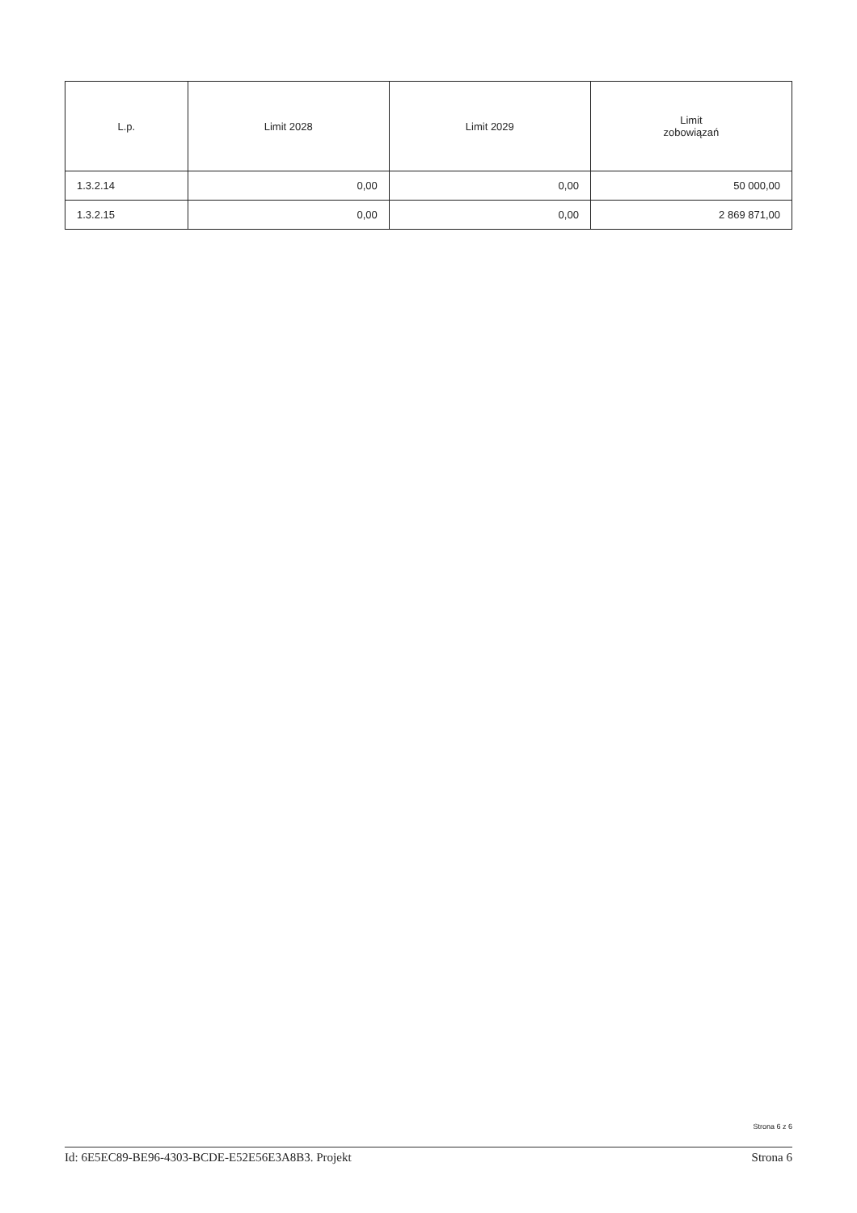| L.p. | Limit 2028 | Limit 2029 | Limit zobowiązań |
| --- | --- | --- | --- |
| 1.3.2.14 | 0,00 | 0,00 | 50 000,00 |
| 1.3.2.15 | 0,00 | 0,00 | 2 869 871,00 |
Strona 6 z 6
Id: 6E5EC89-BE96-4303-BCDE-E52E56E3A8B3. Projekt Strona 6